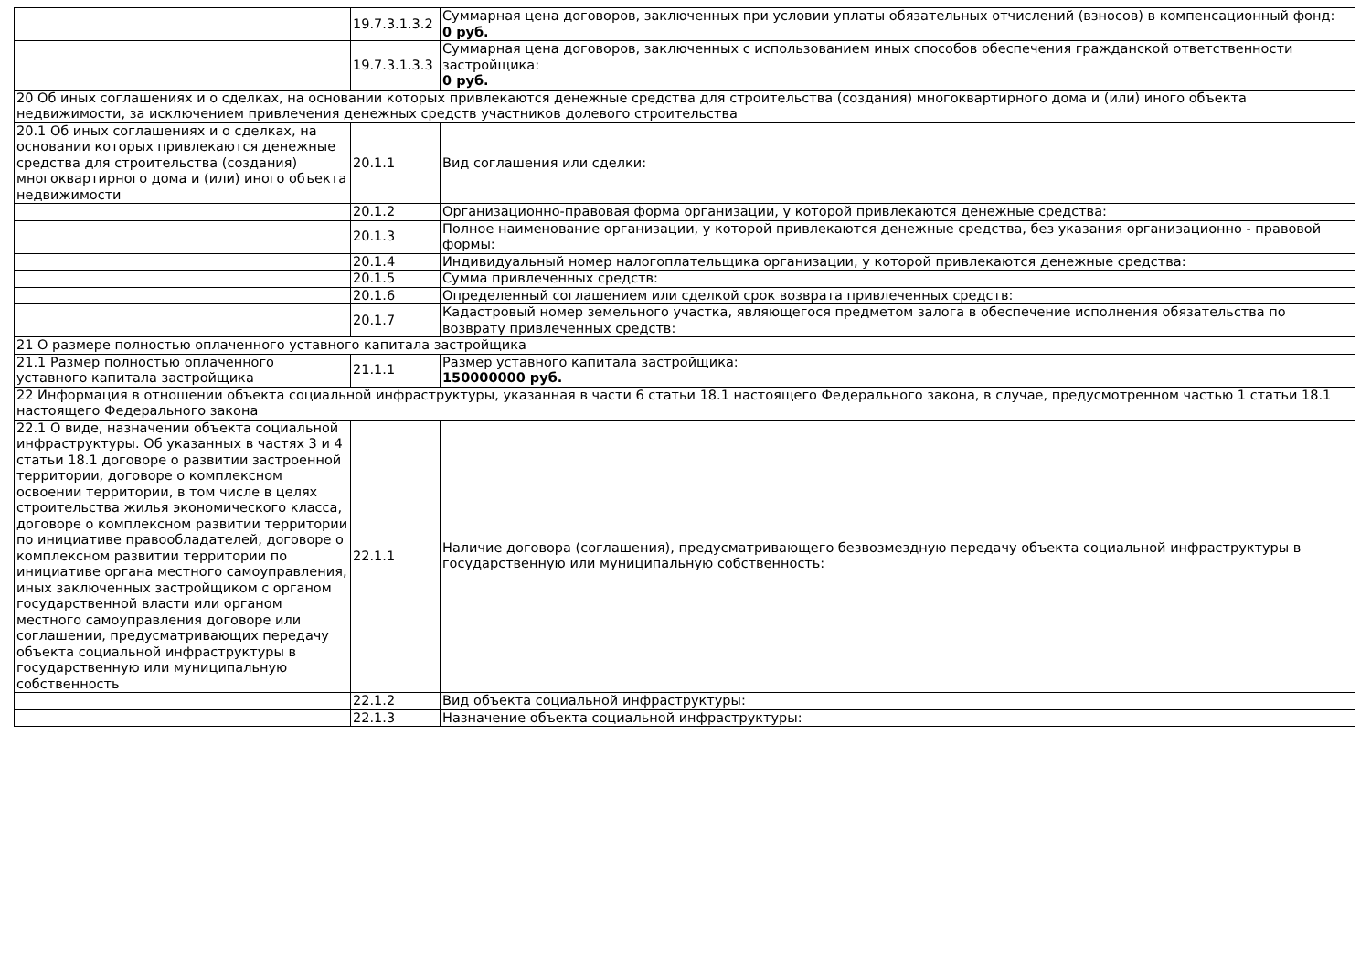| | 19.7.3.1.3.2 | Суммарная цена договоров, заключенных при условии уплаты обязательных отчислений (взносов) в компенсационный фонд: 0 руб. |
| | 19.7.3.1.3.3 | Суммарная цена договоров, заключенных с использованием иных способов обеспечения гражданской ответственности застройщика: 0 руб. |
| 20 Об иных соглашениях и о сделках, на основании которых привлекаются денежные средства для строительства (создания) многоквартирного дома и (или) иного объекта недвижимости, за исключением привлечения денежных средств участников долевого строительства | | |
| 20.1 Об иных соглашениях и о сделках, на основании которых привлекаются денежные средства для строительства (создания) многоквартирного дома и (или) иного объекта недвижимости | 20.1.1 | Вид соглашения или сделки: |
| | 20.1.2 | Организационно-правовая форма организации, у которой привлекаются денежные средства: |
| | 20.1.3 | Полное наименование организации, у которой привлекаются денежные средства, без указания организационно - правовой формы: |
| | 20.1.4 | Индивидуальный номер налогоплательщика организации, у которой привлекаются денежные средства: |
| | 20.1.5 | Сумма привлеченных средств: |
| | 20.1.6 | Определенный соглашением или сделкой срок возврата привлеченных средств: |
| | 20.1.7 | Кадастровый номер земельного участка, являющегося предметом залога в обеспечение исполнения обязательства по возврату привлеченных средств: |
| 21 О размере полностью оплаченного уставного капитала застройщика | | |
| 21.1 Размер полностью оплаченного уставного капитала застройщика | 21.1.1 | Размер уставного капитала застройщика: 150000000 руб. |
| 22 Информация в отношении объекта социальной инфраструктуры, указанная в части 6 статьи 18.1 настоящего Федерального закона, в случае, предусмотренном частью 1 статьи 18.1 настоящего Федерального закона | | |
| 22.1 О виде, назначении объекта социальной инфраструктуры. Об указанных в частях 3 и 4 статьи 18.1 договоре о развитии застроенной территории, договоре о комплексном освоении территории, в том числе в целях строительства жилья экономического класса, договоре о комплексном развитии территории по инициативе правообладателей, договоре о комплексном развитии территории по инициативе органа местного самоуправления, иных заключенных застройщиком с органом государственной власти или органом местного самоуправления договоре или соглашении, предусматривающих передачу объекта социальной инфраструктуры в государственную или муниципальную собственность | 22.1.1 | Наличие договора (соглашения), предусматривающего безвозмездную передачу объекта социальной инфраструктуры в государственную или муниципальную собственность: |
| | 22.1.2 | Вид объекта социальной инфраструктуры: |
| | 22.1.3 | Назначение объекта социальной инфраструктуры: |